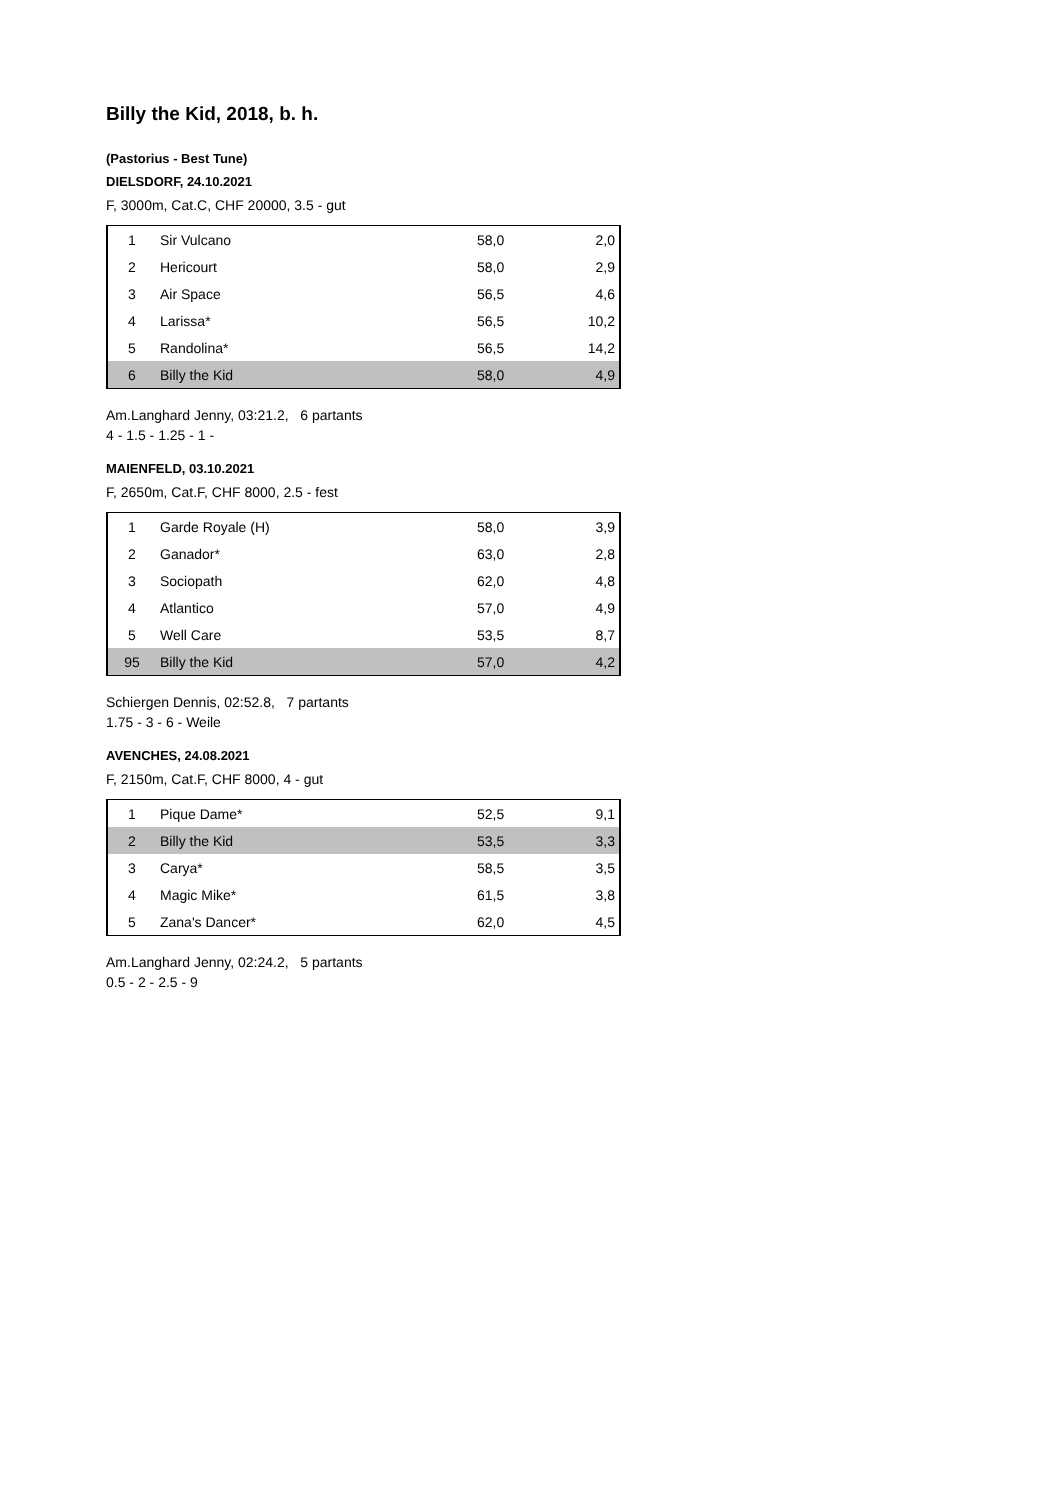Billy the Kid, 2018, b. h.
(Pastorius - Best Tune)
DIELSDORF, 24.10.2021
F, 3000m, Cat.C, CHF 20000, 3.5 - gut
| 1 | Sir Vulcano | 58,0 | 2,0 |
| 2 | Hericourt | 58,0 | 2,9 |
| 3 | Air Space | 56,5 | 4,6 |
| 4 | Larissa* | 56,5 | 10,2 |
| 5 | Randolina* | 56,5 | 14,2 |
| 6 | Billy the Kid | 58,0 | 4,9 |
Am.Langhard Jenny, 03:21.2, 6 partants
4 - 1.5 - 1.25 - 1 -
MAIENFELD, 03.10.2021
F, 2650m, Cat.F, CHF 8000, 2.5 - fest
| 1 | Garde Royale (H) | 58,0 | 3,9 |
| 2 | Ganador* | 63,0 | 2,8 |
| 3 | Sociopath | 62,0 | 4,8 |
| 4 | Atlantico | 57,0 | 4,9 |
| 5 | Well Care | 53,5 | 8,7 |
| 95 | Billy the Kid | 57,0 | 4,2 |
Schiergen Dennis, 02:52.8, 7 partants
1.75 - 3 - 6 - Weile
AVENCHES, 24.08.2021
F, 2150m, Cat.F, CHF 8000, 4 - gut
| 1 | Pique Dame* | 52,5 | 9,1 |
| 2 | Billy the Kid | 53,5 | 3,3 |
| 3 | Carya* | 58,5 | 3,5 |
| 4 | Magic Mike* | 61,5 | 3,8 |
| 5 | Zana's Dancer* | 62,0 | 4,5 |
Am.Langhard Jenny, 02:24.2, 5 partants
0.5 - 2 - 2.5 - 9